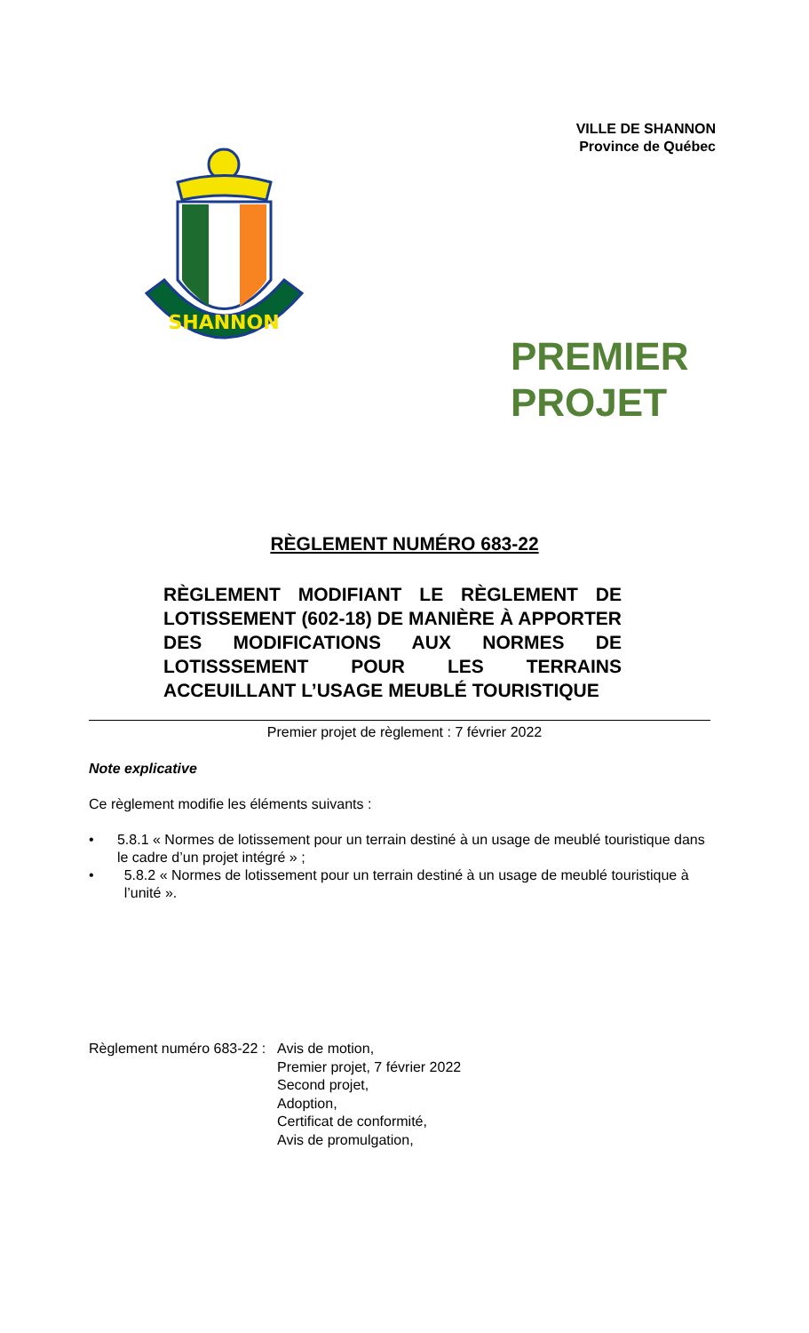VILLE DE SHANNON
Province de Québec
SHANNON
PREMIER
PROJET
RÈGLEMENT NUMÉRO 683-22
RÈGLEMENT MODIFIANT LE RÈGLEMENT DE LOTISSEMENT (602-18) DE MANIÈRE À APPORTER DES MODIFICATIONS AUX NORMES DE LOTISSSEMENT POUR LES TERRAINS ACCEUILLANT L’USAGE MEUBLÉ TOURISTIQUE
Premier projet de règlement : 7 février 2022
Note explicative
Ce règlement modifie les éléments suivants :
• 5.8.1 « Normes de lotissement pour un terrain destiné à un usage de meublé touristique dans le cadre d’un projet intégré » ;
• 5.8.2 « Normes de lotissement pour un terrain destiné à un usage de meublé touristique à l’unité ».
Règlement numéro 683-22 :
Avis de motion,
Premier projet, 7 février 2022
Second projet,
Adoption,
Certificat de conformité,
Avis de promulgation,